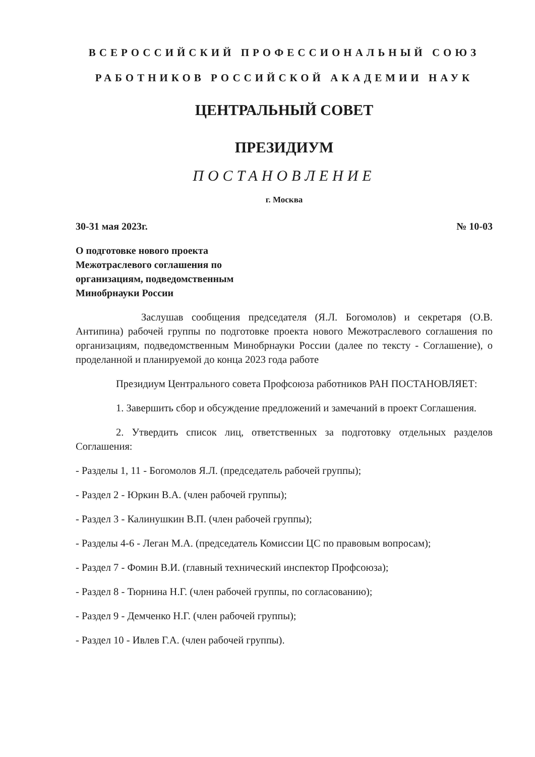ВСЕРОССИЙСКИЙ ПРОФЕССИОНАЛЬНЫЙ СОЮЗ
РАБОТНИКОВ РОССИЙСКОЙ АКАДЕМИИ НАУК
ЦЕНТРАЛЬНЫЙ СОВЕТ
ПРЕЗИДИУМ
ПОСТАНОВЛЕНИЕ
г. Москва
30-31 мая 2023г. № 10-03
О подготовке нового проекта
Межотраслевого соглашения по
организациям, подведомственным
Минобрнауки России
Заслушав сообщения председателя (Я.Л. Богомолов) и секретаря (О.В. Антипина) рабочей группы по подготовке проекта нового Межотраслевого соглашения по организациям, подведомственным Минобрнауки России (далее по тексту - Соглашение), о проделанной и планируемой до конца 2023 года работе
Президиум Центрального совета Профсоюза работников РАН ПОСТАНОВЛЯЕТ:
1. Завершить сбор и обсуждение предложений и замечаний в проект Соглашения.
2. Утвердить список лиц, ответственных за подготовку отдельных разделов Соглашения:
- Разделы 1, 11 - Богомолов Я.Л. (председатель рабочей группы);
- Раздел 2 - Юркин В.А. (член рабочей группы);
- Раздел 3 - Калинушкин В.П. (член рабочей группы);
- Разделы 4-6 - Леган М.А. (председатель Комиссии ЦС по правовым вопросам);
- Раздел 7 - Фомин В.И. (главный технический инспектор Профсоюза);
- Раздел 8 - Тюрнина Н.Г. (член рабочей группы, по согласованию);
- Раздел 9 - Демченко Н.Г. (член рабочей группы);
- Раздел 10 - Ивлев Г.А. (член рабочей группы).